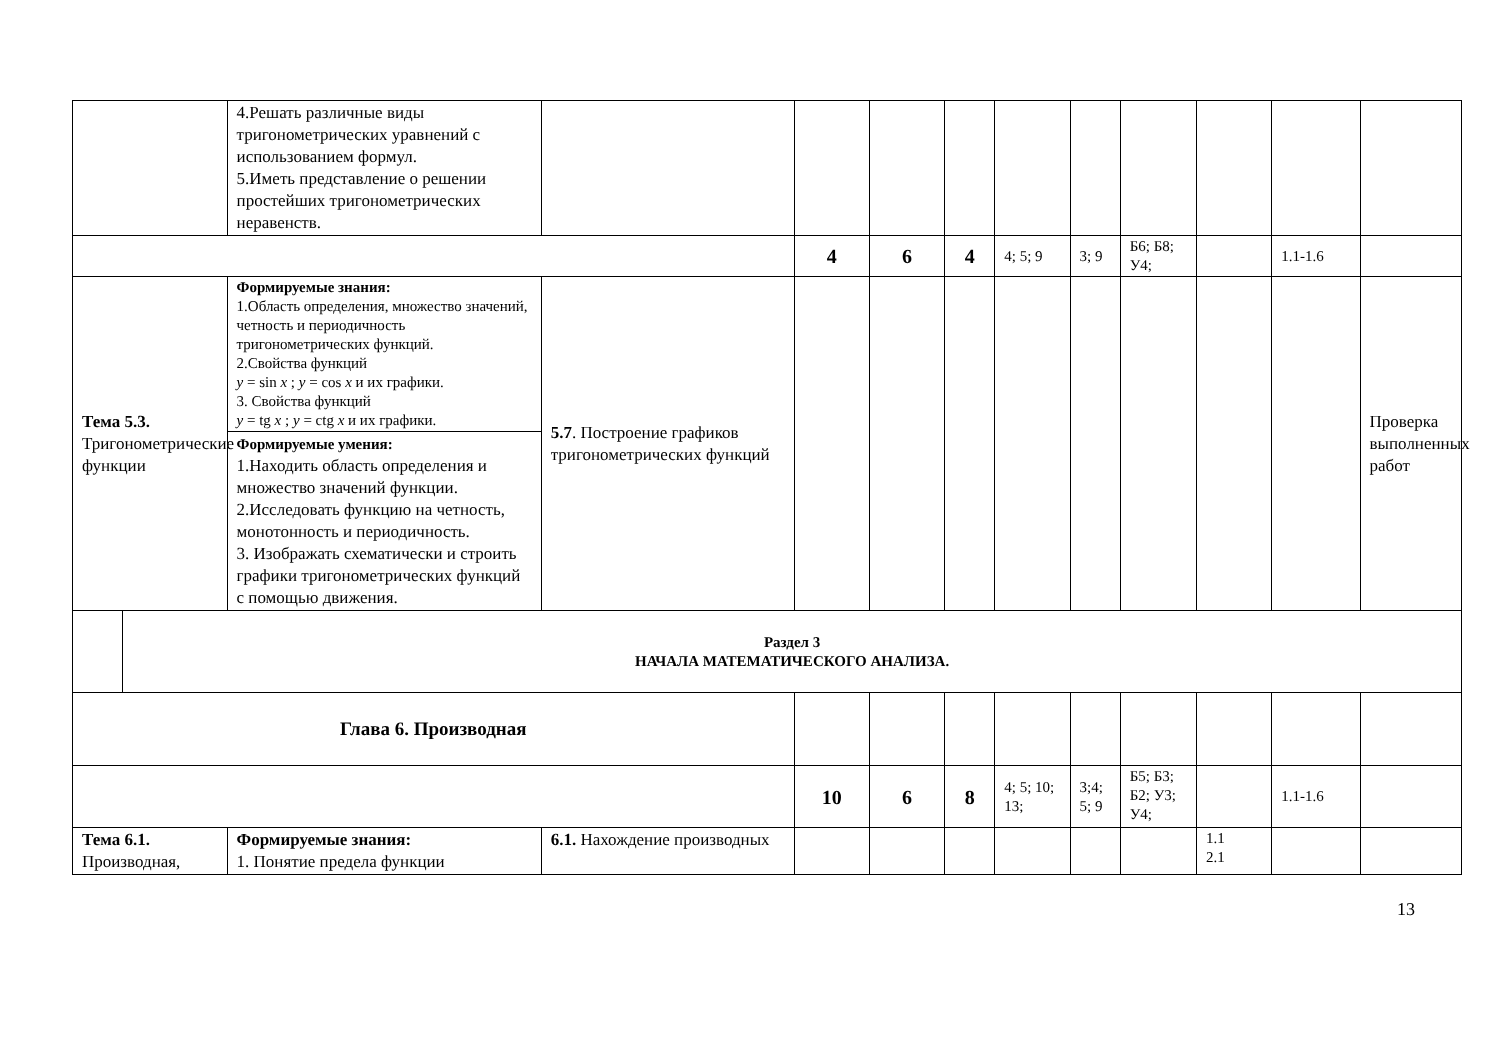| | | 4.Решать различные виды тригонометрических уравнений с использованием формул. 5.Иметь представление о решении простейших тригонометрических неравенств. | | | | | | | | | | |
| | | | | 4 | 6 | 4 | 4; 5; 9 | 3; 9 | Б6; Б8; У4; | | 1.1-1.6 | |
| Тема 5.3. Тригонометрические функции | | Формируемые знания: 1.Область определения, множество значений, четность и периодичность тригонометрических функций. 2.Свойства функций y = sin x ; y = cos x и их графики. 3. Свойства функций y = tg x ; y = ctg x и их графики. | 5.7 . Построение графиков тригонометрических функций | | | | | | | | | Проверка выполненных работ |
| | | Формируемые умения: 1.Находить область определения и множество значений функции. 2.Исследовать функцию на четность, монотонность и периодичность. 3. Изображать схематически и строить графики тригонометрических функций с помощью движения. | | | | | | | | | | |
| | Раздел 3 НАЧАЛА МАТЕМАТИЧЕСКОГО АНАЛИЗА. | | | | | | | | | | | |
| Глава 6. Производная | | | | | | | | | | | | |
| | | | | 10 | 6 | 8 | 4; 5; 10; 13; | 3;4; 5; 9 | Б5; Б3; Б2; У3; У4; | | 1.1-1.6 | |
| Тема 6.1. Производная, | | Формируемые знания: 1. Понятие предела функции | 6.1. Нахождение производных | | | | | | | 1.1 2.1 | | |
13